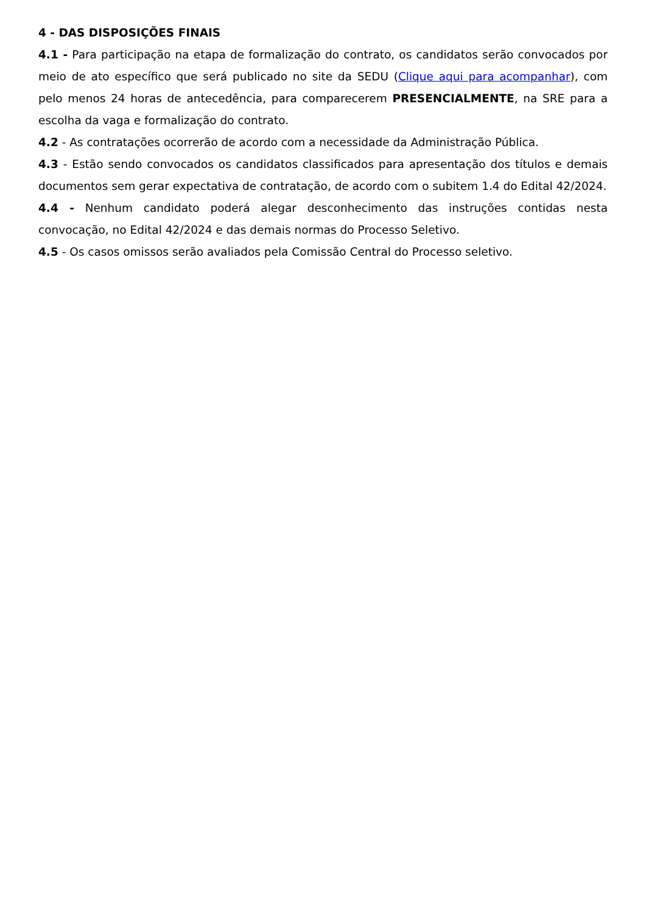4 - DAS DISPOSIÇÕES FINAIS
4.1 - Para participação na etapa de formalização do contrato, os candidatos serão convocados por meio de ato específico que será publicado no site da SEDU (Clique aqui para acompanhar), com pelo menos 24 horas de antecedência, para comparecerem PRESENCIALMENTE, na SRE para a escolha da vaga e formalização do contrato.
4.2 - As contratações ocorrerão de acordo com a necessidade da Administração Pública.
4.3 - Estão sendo convocados os candidatos classificados para apresentação dos títulos e demais documentos sem gerar expectativa de contratação, de acordo com o subitem 1.4 do Edital 42/2024.
4.4 - Nenhum candidato poderá alegar desconhecimento das instruções contidas nesta convocação, no Edital 42/2024 e das demais normas do Processo Seletivo.
4.5 - Os casos omissos serão avaliados pela Comissão Central do Processo seletivo.